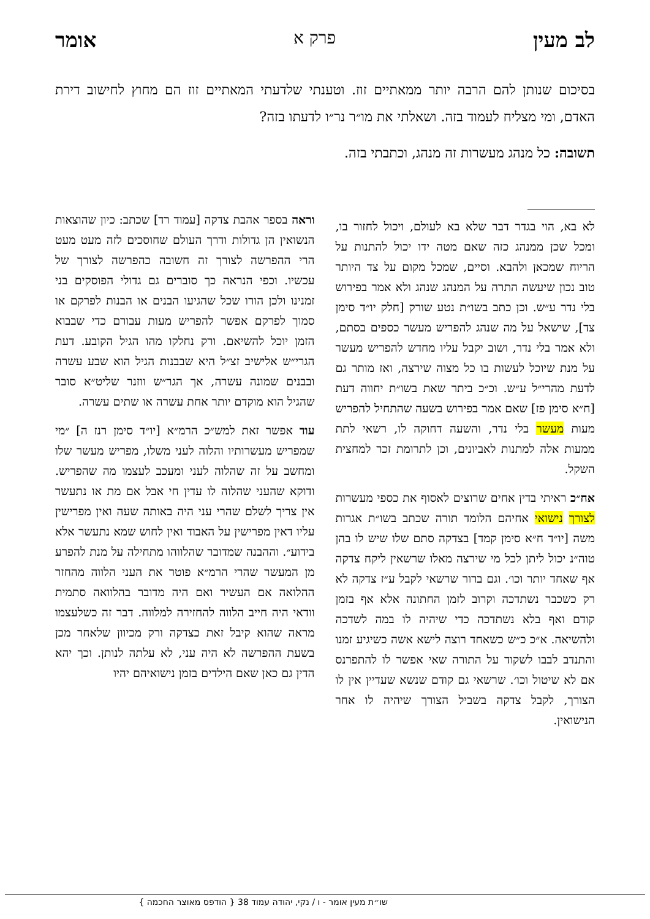לב מעין פרק א אומר
בסיכום שנותן להם הרבה יותר ממאתיים זוז. וטענתי שלדעתי המאתיים זוז הם מחוץ לחישוב דירת האדם, ומי מצליח לעמוד בזה. ושאלתי את מו״ר נר״ו לדעתו בזה?
תשובה: כל מנהג מעשרות זה מנהג, וכתבתי בזה.
לא בא, הוי בגדר דבר שלא בא לעולם, ויכול לחזור בו, ומכל שכן ממנהג כזה שאם מטה ידו יכול להתנות על הריוח שמכאן ולהבא. וסיים, שמכל מקום על צד היותר טוב נכון שיעשה התרה על המנהג שנהג ולא אמר בפירוש בלי נדר ע״ש. וכן כתב בשו״ת נטע שורק [חלק יו״ד סימן צד], שישאל על מה שנהג להפריש מעשר כספים בסתם, ולא אמר בלי נדר, ושוב יקבל עליו מחדש להפריש מעשר על מנת שיוכל לעשות בו כל מצוה שירצה, ואז מותר גם לדעת מהרי״ל ע״ש. וכ״כ ביתר שאת בשו״ת יחווה דעת [ח״א סימן פז] שאם אמר בפירוש בשעה שהתחיל להפריש מעות מעשר בלי נדר, והשעה דחוקה לו, רשאי לתת ממעות אלה למתנות לאביונים, וכן לתרומת זכר למחצית השקל.
אח״כ ראיתי בדין אחים שרוצים לאסוף את כספי מעשרות לצורך נישואי אחיהם הלומד תורה שכתב בשו״ת אגרות משה [יו״ד ח״א סימן קמד] בצדקה סתם שלו שיש לו בהן טוה״נ יכול ליתן לכל מי שירצה מאלו שרשאין ליקח צדקה אף שאחד יותר וכו׳. וגם ברור שרשאי לקבל ע״ז צדקה לא רק כשכבר נשתדכה וקרוב לזמן החתונה אלא אף בזמן קודם ואף בלא נשתדכה כדי שיהיה לו במה לשדכה ולהשיאה. א״כ כ״ש כשאחד רוצה לישא אשה כשיגיע זמנו והתנדב לבבו לשקוד על התורה שאי אפשר לו להתפרנס אם לא שיטול וכו׳. שרשאי גם קודם שנשא שעדיין אין לו הצורך, לקבל צדקה בשביל הצורך שיהיה לו אחר הנישואין.
וראה בספר אהבת צדקה [עמוד רד] שכתב: כיון שהוצאות הנשואין הן גדולות ודרך העולם שחוסכים לזה מעט מעט הרי ההפרשה לצורך זה חשובה כהפרשה לצורך של עכשיו. וכפי הנראה כך סוברים גם גדולי הפוסקים בני זמנינו ולכן הורו שכל שהגיעו הבנים או הבנות לפרקם או סמוך לפרקם אפשר להפריש מעות עבורם כדי שבבוא הזמן יוכל להשיאם. ורק נחלקו מהו הגיל הקובע. דעת הגרי״ש אלישיב זצ״ל היא שבבנות הגיל הוא שבע עשרה ובבנים שמונה עשרה, אך הגר״ש ווזנר שליט״א סובר שהגיל הוא מוקדם יותר אחת עשרה או שתים עשרה.
עוד אפשר זאת למש״כ הרמ״א [יו״ד סימן רנז ה] ״מי שמפריש מעשרותיו והלוה לעני משלו, מפריש מעשר שלו ומחשב על זה שהלוה לעני ומעכב לעצמו מה שהפריש. ודוקא שהעני שהלוה לו עדין חי אבל אם מת או נתעשר אין צריך לשלם שהרי עני היה באותה שעה ואין מפרישין עליו דאין מפרישין על האבוד ואין לחוש שמא נתעשר אלא בידוע״. וההבנה שמדובר שהלווהו מתחילה על מנת להפרע מן המעשר שהרי הרמ״א פוטר את העני הלווה מהחזר ההלואה אם העשיר ואם היה מדובר בהלוואה סתמית וודאי היה חייב הלווה להחזירה למלווה. דבר זה כשלעצמו מראה שהוא קיבל זאת כצדקה ורק מכיוון שלאחר מכן בשעת ההפרשה לא היה עני, לא עלתה לנותן. וכך יהא הדין גם כאן שאם הילדים בזמן נישואיהם יהיו
שו״ת מעין אומר - ו / נקי, יהודה עמוד 38 { הודפס מאוצר החכמה }